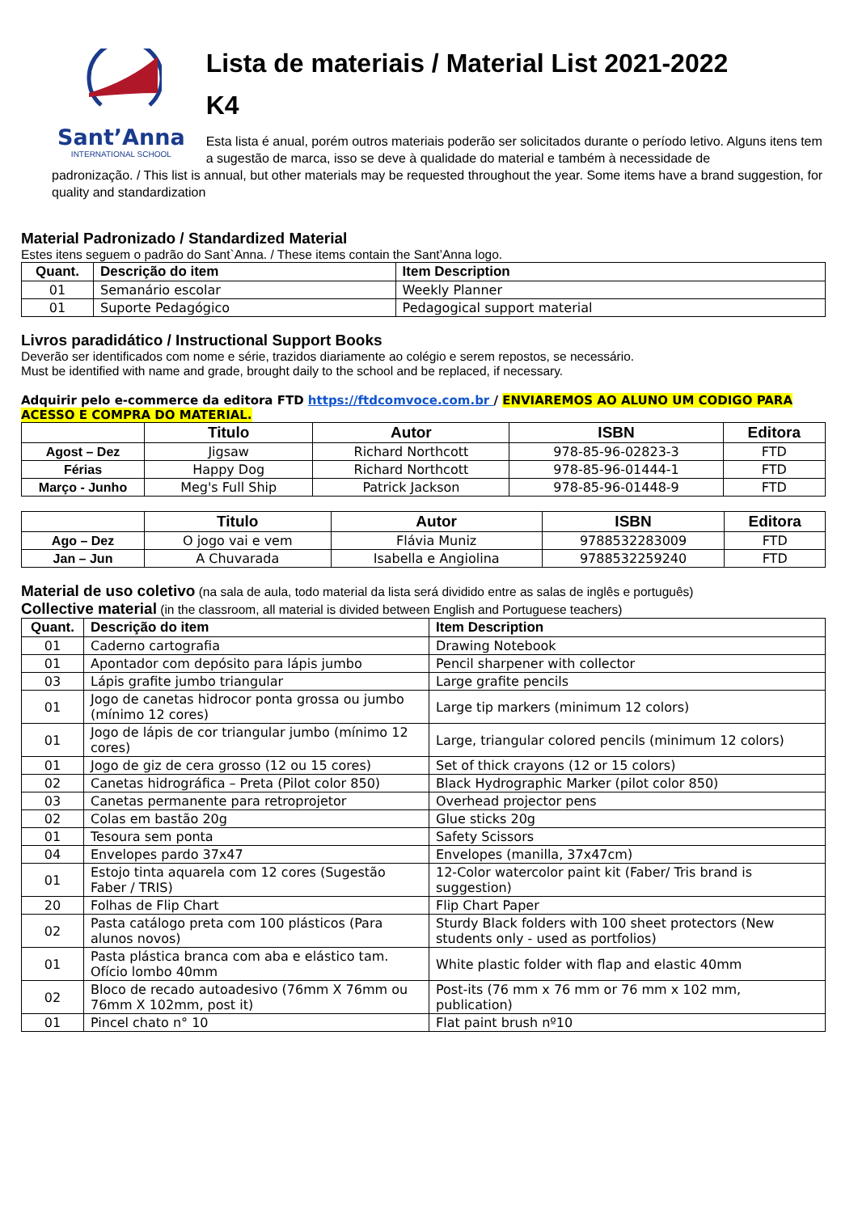Sant’Anna
INTERNATIONAL SCHOOL
Lista de materiais / Material List 2021-2022
K4
Esta lista é anual, porém outros materiais poderão ser solicitados durante o período letivo. Alguns itens tem a sugestão de marca, isso se deve à qualidade do material e também à necessidade de
padronização. / This list is annual, but other materials may be requested throughout the year. Some items have a brand suggestion, for quality and standardization
Material Padronizado / Standardized Material
Estes itens seguem o padrão do Sant`Anna. / These items contain the Sant’Anna logo.
| Quant. | Descrição do item | Item Description |
| --- | --- | --- |
| 01 | Semanário escolar | Weekly Planner |
| 01 | Suporte Pedagógico | Pedagogical support material |
Livros paradidático / Instructional Support Books
Deverão ser identificados com nome e série, trazidos diariamente ao colégio e serem repostos, se necessário.
Must be identified with name and grade, brought daily to the school and be replaced, if necessary.
Adquirir pelo e-commerce da editora FTD https://ftdcomvoce.com.br / ENVIAREMOS AO ALUNO UM CODIGO PARA ACESSO E COMPRA DO MATERIAL.
| | Titulo | Autor | ISBN | Editora |
| --- | --- | --- | --- | --- |
| Agost – Dez | Jigsaw | Richard Northcott | 978-85-96-02823-3 | FTD |
| Férias | Happy Dog | Richard Northcott | 978-85-96-01444-1 | FTD |
| Março - Junho | Meg's Full Ship | Patrick Jackson | 978-85-96-01448-9 | FTD |
| | Titulo | Autor | ISBN | Editora |
| --- | --- | --- | --- | --- |
| Ago – Dez | O jogo vai e vem | Flávia Muniz | 9788532283009 | FTD |
| Jan – Jun | A Chuvarada | Isabella e Angiolina | 9788532259240 | FTD |
Material de uso coletivo (na sala de aula, todo material da lista será dividido entre as salas de inglês e português)
Collective material (in the classroom, all material is divided between English and Portuguese teachers)
| Quant. | Descrição do item | Item Description |
| --- | --- | --- |
| 01 | Caderno cartografia | Drawing Notebook |
| 01 | Apontador com depósito para lápis jumbo | Pencil sharpener with collector |
| 03 | Lápis grafite jumbo triangular | Large grafite pencils |
| 01 | Jogo de canetas hidrocor ponta grossa ou jumbo (mínimo 12 cores) | Large tip markers (minimum 12 colors) |
| 01 | Jogo de lápis de cor triangular jumbo (mínimo 12 cores) | Large, triangular colored pencils (minimum 12 colors) |
| 01 | Jogo de giz de cera grosso (12 ou 15 cores) | Set of thick crayons (12 or 15 colors) |
| 02 | Canetas hidrográfica – Preta (Pilot color 850) | Black Hydrographic Marker (pilot color 850) |
| 03 | Canetas permanente para retroprojetor | Overhead projector pens |
| 02 | Colas em bastão 20g | Glue sticks 20g |
| 01 | Tesoura sem ponta | Safety Scissors |
| 04 | Envelopes pardo 37x47 | Envelopes (manilla, 37x47cm) |
| 01 | Estojo tinta aquarela com 12 cores (Sugestão Faber / TRIS) | 12-Color watercolor paint kit (Faber/ Tris brand is suggestion) |
| 20 | Folhas de Flip Chart | Flip Chart Paper |
| 02 | Pasta catálogo preta com 100 plásticos (Para alunos novos) | Sturdy Black folders with 100 sheet protectors (New students only - used as portfolios) |
| 01 | Pasta plástica branca com aba e elástico tam. Ofício lombo 40mm | White plastic folder with flap and elastic 40mm |
| 02 | Bloco de recado autoadesivo (76mm X 76mm ou 76mm X 102mm, post it) | Post-its (76 mm x 76 mm or 76 mm x 102 mm, publication) |
| 01 | Pincel chato n° 10 | Flat paint brush nº10 |